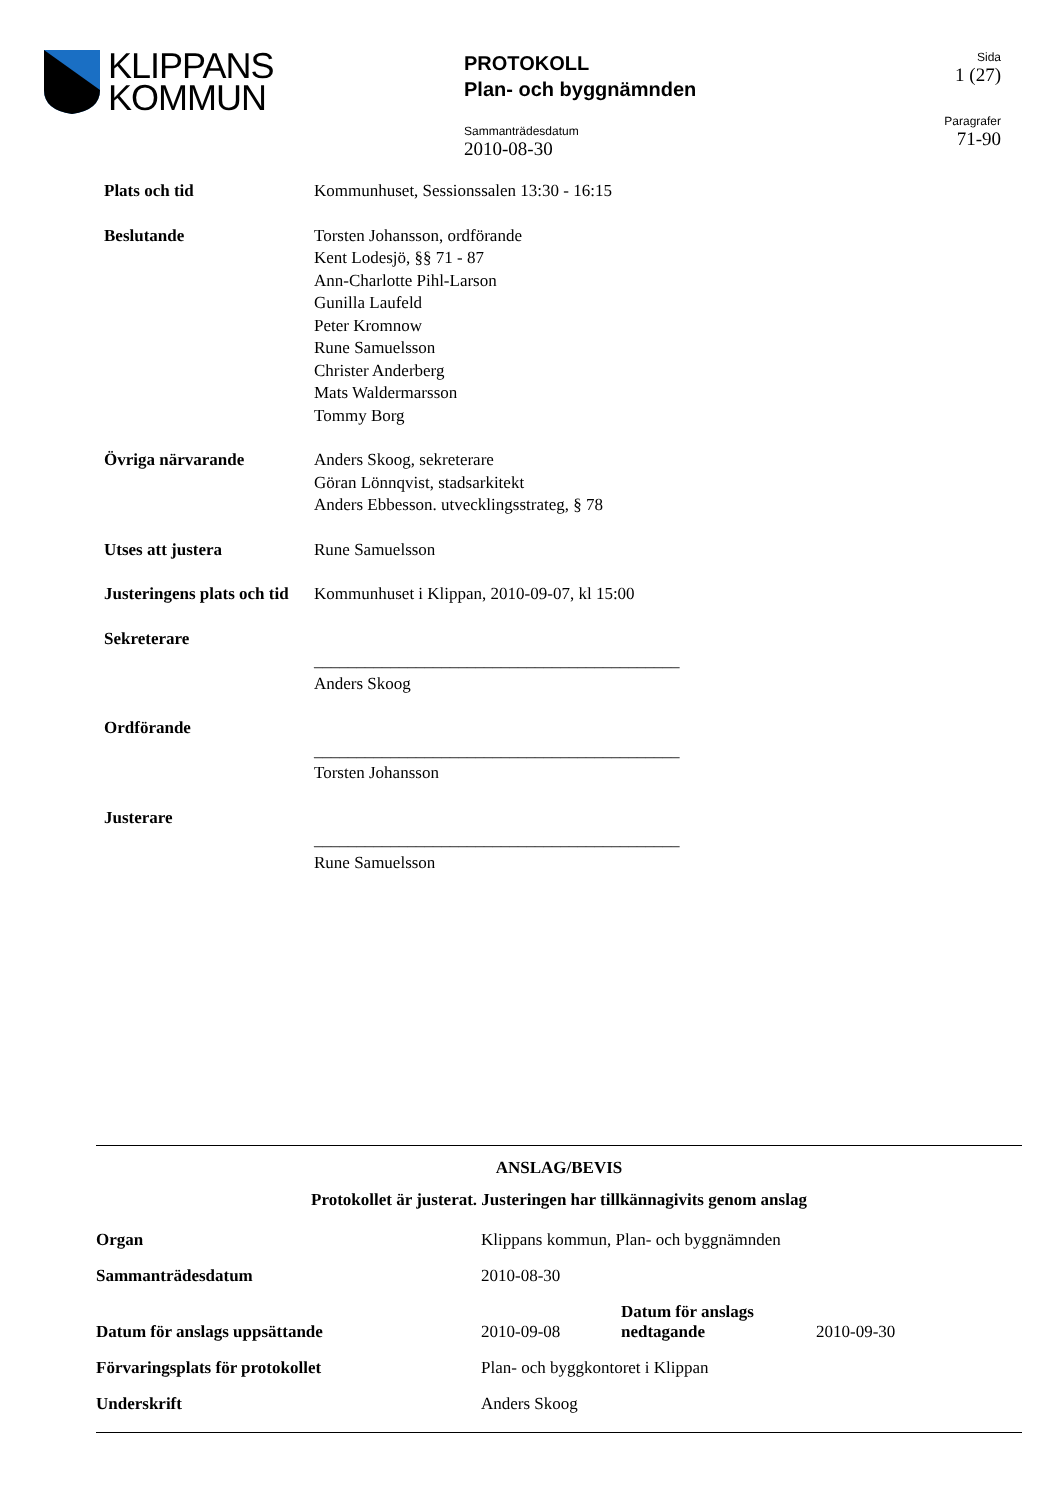KLIPPANS
KOMMUN
PROTOKOLL
Plan- och byggnämnden
Sammanträdesdatum
2010-08-30
Sida
1 (27)
Paragrafer
71-90
| Plats och tid | Kommunhuset, Sessionssalen 13:30 - 16:15 |
| Beslutande | Torsten Johansson, ordförande Kent Lodesjö, §§ 71 - 87 Ann-Charlotte Pihl-Larson Gunilla Laufeld Peter Kromnow Rune Samuelsson Christer Anderberg Mats Waldermarsson Tommy Borg |
| Övriga närvarande | Anders Skoog, sekreterare Göran Lönnqvist, stadsarkitekt Anders Ebbesson. utvecklingsstrateg, § 78 |
| Utses att justera | Rune Samuelsson |
| Justeringens plats och tid | Kommunhuset i Klippan, 2010-09-07, kl 15:00 |
| Sekreterare | ___________________________________________ Anders Skoog |
| Ordförande | ___________________________________________ Torsten Johansson |
| Justerare | ___________________________________________ Rune Samuelsson |
ANSLAG/BEVIS
Protokollet är justerat. Justeringen har tillkännagivits genom anslag
| Organ | Klippans kommun, Plan- och byggnämnden | | |
| Sammanträdesdatum | 2010-08-30 | | |
| Datum för anslags uppsättande | 2010-09-08 | Datum för anslags nedtagande | 2010-09-30 |
| Förvaringsplats för protokollet | Plan- och byggkontoret i Klippan | | |
| Underskrift | Anders Skoog | | |